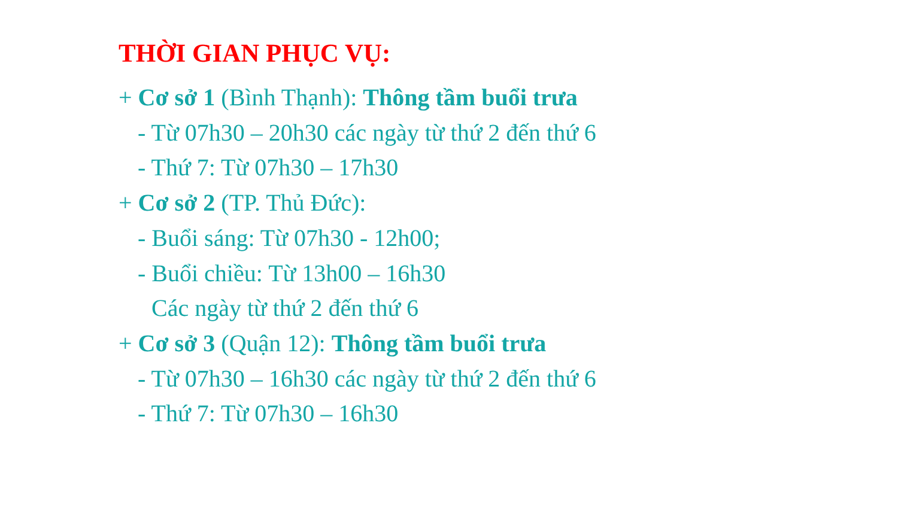THỜI GIAN PHỤC VỤ:
+ Cơ sở 1 (Bình Thạnh): Thông tầm buổi trưa
- Từ 07h30 – 20h30 các ngày từ thứ 2 đến thứ 6
- Thứ 7: Từ 07h30 – 17h30
+ Cơ sở 2 (TP. Thủ Đức):
- Buổi sáng: Từ 07h30 - 12h00;
- Buổi chiều: Từ 13h00 – 16h30
Các ngày từ thứ 2 đến thứ 6
+ Cơ sở 3 (Quận 12): Thông tầm buổi trưa
- Từ 07h30 – 16h30 các ngày từ thứ 2 đến thứ 6
- Thứ 7: Từ 07h30 – 16h30